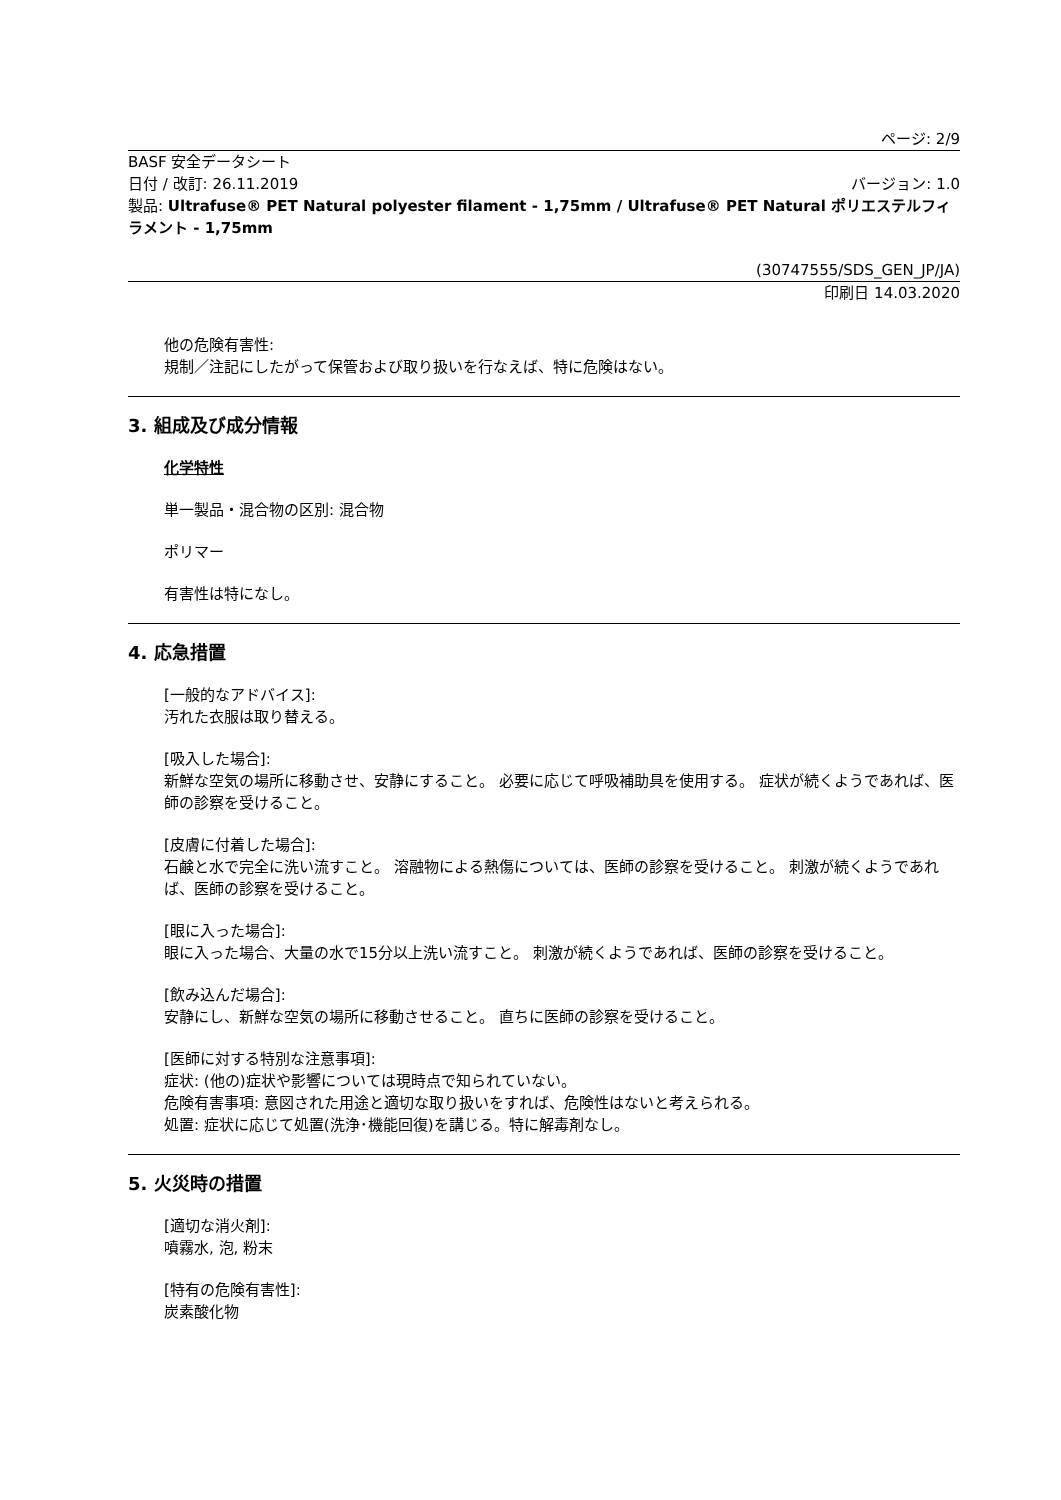ページ: 2/9
BASF 安全データシート
日付 / 改訂: 26.11.2019 バージョン: 1.0
製品: Ultrafuse® PET Natural polyester filament - 1,75mm / Ultrafuse® PET Natural ポリエステルフィラメント - 1,75mm
(30747555/SDS_GEN_JP/JA)
印刷日 14.03.2020
他の危険有害性:
規制／注記にしたがって保管および取り扱いを行なえば、特に危険はない。
3. 組成及び成分情報
化学特性
単一製品・混合物の区別: 混合物
ポリマー
有害性は特になし。
4. 応急措置
[一般的なアドバイス]:
汚れた衣服は取り替える。
[吸入した場合]:
新鮮な空気の場所に移動させ、安静にすること。 必要に応じて呼吸補助具を使用する。 症状が続くようであれば、医師の診察を受けること。
[皮膚に付着した場合]:
石鹸と水で完全に洗い流すこと。 溶融物による熱傷については、医師の診察を受けること。 刺激が続くようであれば、医師の診察を受けること。
[眼に入った場合]:
眼に入った場合、大量の水で15分以上洗い流すこと。 刺激が続くようであれば、医師の診察を受けること。
[飲み込んだ場合]:
安静にし、新鮮な空気の場所に移動させること。 直ちに医師の診察を受けること。
[医師に対する特別な注意事項]:
症状: (他の)症状や影響については現時点で知られていない。
危険有害事項: 意図された用途と適切な取り扱いをすれば、危険性はないと考えられる。
処置: 症状に応じて処置(洗浄･機能回復)を講じる。特に解毒剤なし。
5. 火災時の措置
[適切な消火剤]:
噴霧水, 泡, 粉末
[特有の危険有害性]:
炭素酸化物